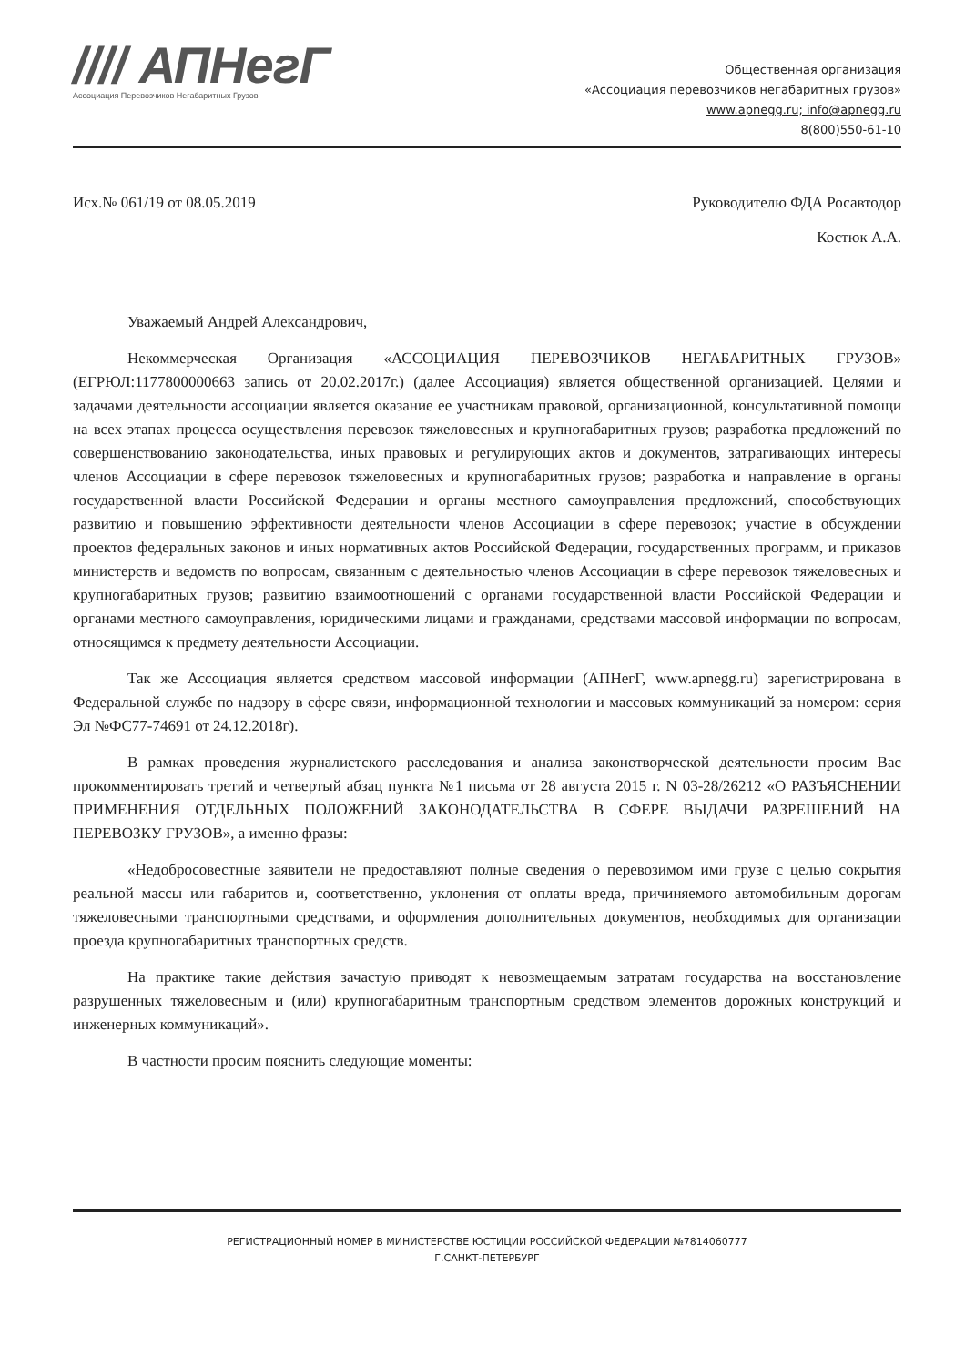//// АПНегГ
Ассоциация Перевозчиков Негабаритных Грузов
Общественная организация
«Ассоциация перевозчиков негабаритных грузов»
www.apnegg.ru; info@apnegg.ru
8(800)550-61-10
Исх.№ 061/19 от 08.05.2019 Руководителю ФДА Росавтодор
Костюк А.А.
Уважаемый Андрей Александрович,
Некоммерческая Организация «АССОЦИАЦИЯ ПЕРЕВОЗЧИКОВ НЕГАБАРИТНЫХ ГРУЗОВ» (ЕГРЮЛ:1177800000663 запись от 20.02.2017г.) (далее Ассоциация) является общественной организацией. Целями и задачами деятельности ассоциации является оказание ее участникам правовой, организационной, консультативной помощи на всех этапах процесса осуществления перевозок тяжеловесных и крупногабаритных грузов; разработка предложений по совершенствованию законодательства, иных правовых и регулирующих актов и документов, затрагивающих интересы членов Ассоциации в сфере перевозок тяжеловесных и крупногабаритных грузов; разработка и направление в органы государственной власти Российской Федерации и органы местного самоуправления предложений, способствующих развитию и повышению эффективности деятельности членов Ассоциации в сфере перевозок; участие в обсуждении проектов федеральных законов и иных нормативных актов Российской Федерации, государственных программ, и приказов министерств и ведомств по вопросам, связанным с деятельностью членов Ассоциации в сфере перевозок тяжеловесных и крупногабаритных грузов; развитию взаимоотношений с органами государственной власти Российской Федерации и органами местного самоуправления, юридическими лицами и гражданами, средствами массовой информации по вопросам, относящимся к предмету деятельности Ассоциации.
Так же Ассоциация является средством массовой информации (АПНегГ, www.apnegg.ru) зарегистрирована в Федеральной службе по надзору в сфере связи, информационной технологии и массовых коммуникаций за номером: серия Эл №ФС77-74691 от 24.12.2018г).
В рамках проведения журналистского расследования и анализа законотворческой деятельности просим Вас прокомментировать третий и четвертый абзац пункта №1 письма от 28 августа 2015 г. N 03-28/26212 «О РАЗЪЯСНЕНИИ ПРИМЕНЕНИЯ ОТДЕЛЬНЫХ ПОЛОЖЕНИЙ ЗАКОНОДАТЕЛЬСТВА В СФЕРЕ ВЫДАЧИ РАЗРЕШЕНИЙ НА ПЕРЕВОЗКУ ГРУЗОВ», а именно фразы:
«Недобросовестные заявители не предоставляют полные сведения о перевозимом ими грузе с целью сокрытия реальной массы или габаритов и, соответственно, уклонения от оплаты вреда, причиняемого автомобильным дорогам тяжеловесными транспортными средствами, и оформления дополнительных документов, необходимых для организации проезда крупногабаритных транспортных средств.
На практике такие действия зачастую приводят к невозмещаемым затратам государства на восстановление разрушенных тяжеловесным и (или) крупногабаритным транспортным средством элементов дорожных конструкций и инженерных коммуникаций».
В частности просим пояснить следующие моменты:
РЕГИСТРАЦИОННЫЙ НОМЕР В МИНИСТЕРСТВЕ ЮСТИЦИИ РОССИЙСКОЙ ФЕДЕРАЦИИ №7814060777
Г.САНКТ-ПЕТЕРБУРГ